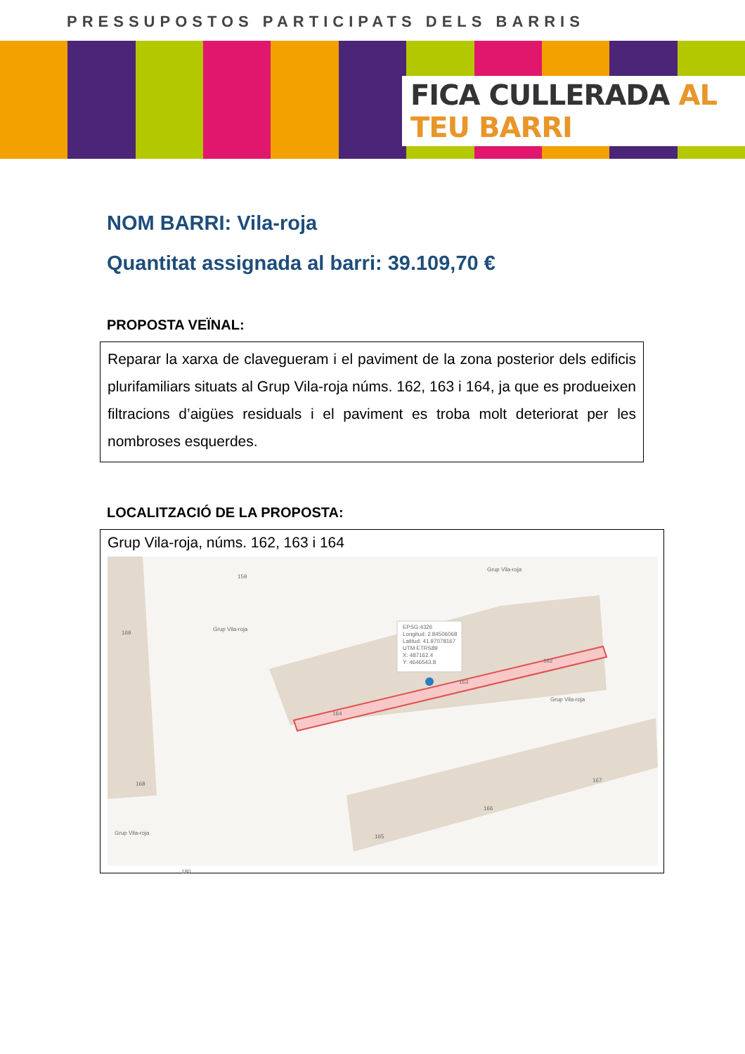PRESSUPOSTOS PARTICIPATS DELS BARRIS
FICA CULLERADA AL TEU BARRI
NOM BARRI: Vila-roja
Quantitat assignada al barri: 39.109,70 €
PROPOSTA VEÏNAL:
Reparar la xarxa de clavegueram i el paviment de la zona posterior dels edificis plurifamiliars situats al Grup Vila-roja núms. 162, 163 i 164, ja que es produeixen filtracions d’aigües residuals i el paviment es troba molt deteriorat per les nombroses esquerdes.
LOCALITZACIÓ DE LA PROPOSTA:
Grup Vila-roja, núms. 162, 163 i 164
EPSG:4326
Longitud: 2.84506068
Latitud: 41.97078167
UTM ETRS89
X: 487162.4
Y: 4646543.8
169
159
162
163
164
165
166
167
168
180
Grup Vila-roja
Grup Vila-roja
Grup Vila-roja
Grup Vila-roja